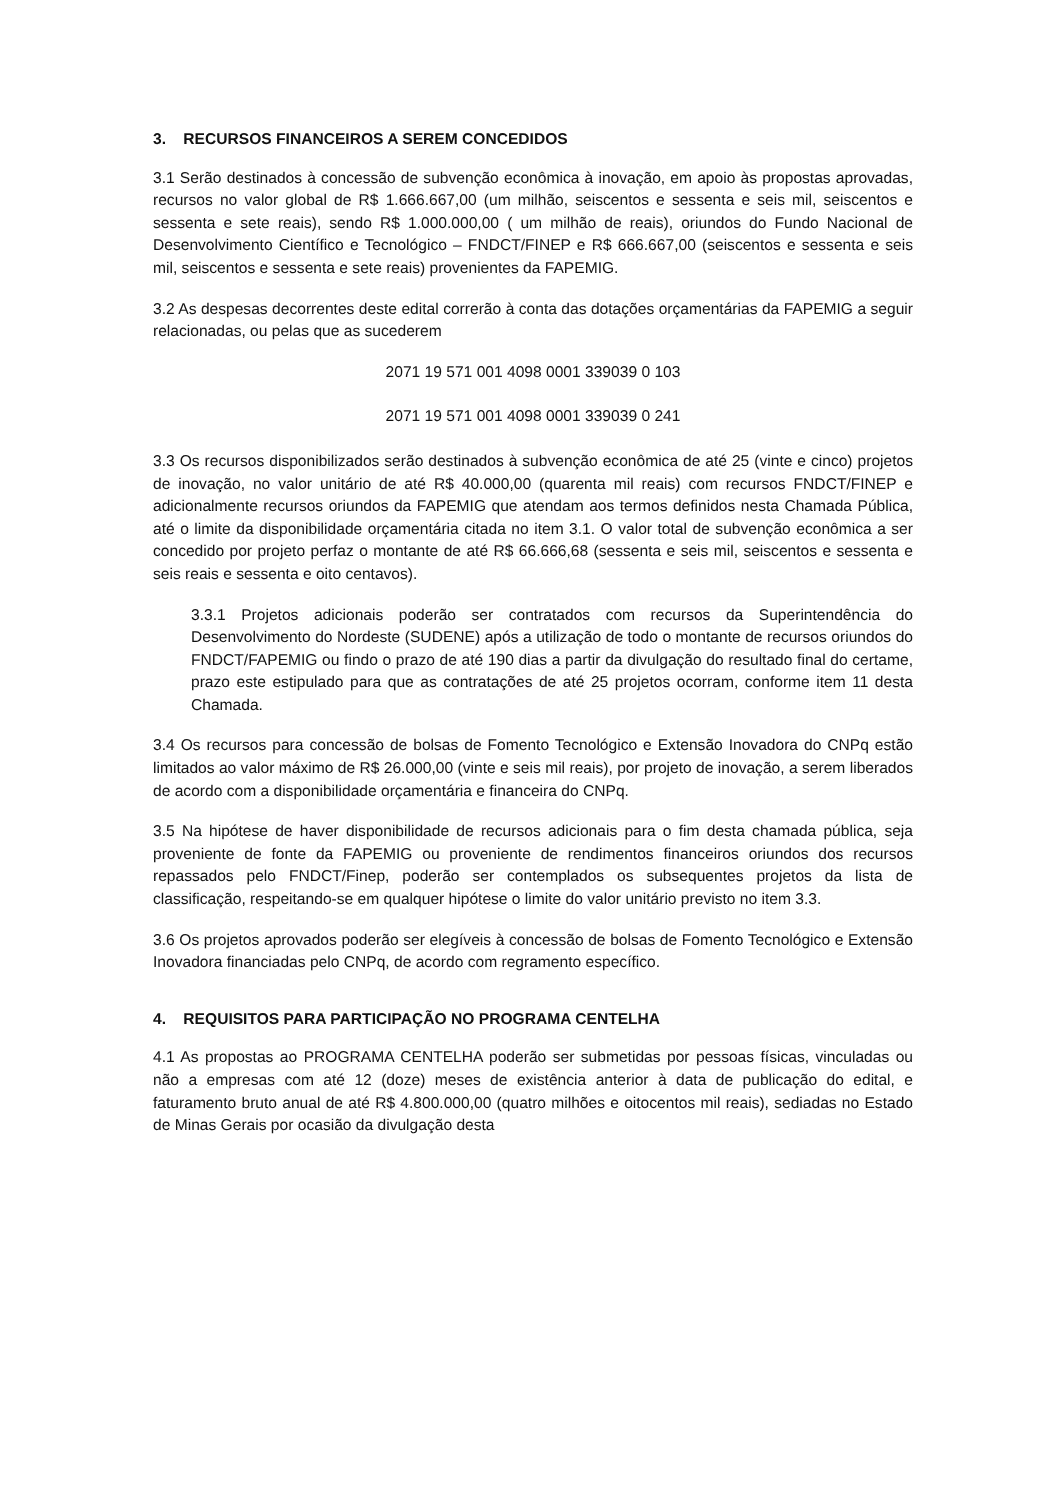3. RECURSOS FINANCEIROS A SEREM CONCEDIDOS
3.1 Serão destinados à concessão de subvenção econômica à inovação, em apoio às propostas aprovadas, recursos no valor global de R$ 1.666.667,00 (um milhão, seiscentos e sessenta e seis mil, seiscentos e sessenta e sete reais), sendo R$ 1.000.000,00 ( um milhão de reais), oriundos do Fundo Nacional de Desenvolvimento Científico e Tecnológico – FNDCT/FINEP e R$ 666.667,00 (seiscentos e sessenta e seis mil, seiscentos e sessenta e sete reais) provenientes da FAPEMIG.
3.2 As despesas decorrentes deste edital correrão à conta das dotações orçamentárias da FAPEMIG a seguir relacionadas, ou pelas que as sucederem
2071 19 571 001 4098 0001 339039 0 103
2071 19 571 001 4098 0001 339039 0 241
3.3 Os recursos disponibilizados serão destinados à subvenção econômica de até 25 (vinte e cinco) projetos de inovação, no valor unitário de até R$ 40.000,00 (quarenta mil reais) com recursos FNDCT/FINEP e adicionalmente recursos oriundos da FAPEMIG que atendam aos termos definidos nesta Chamada Pública, até o limite da disponibilidade orçamentária citada no item 3.1. O valor total de subvenção econômica a ser concedido por projeto perfaz o montante de até R$ 66.666,68 (sessenta e seis mil, seiscentos e sessenta e seis reais e sessenta e oito centavos).
3.3.1 Projetos adicionais poderão ser contratados com recursos da Superintendência do Desenvolvimento do Nordeste (SUDENE) após a utilização de todo o montante de recursos oriundos do FNDCT/FAPEMIG ou findo o prazo de até 190 dias a partir da divulgação do resultado final do certame, prazo este estipulado para que as contratações de até 25 projetos ocorram, conforme item 11 desta Chamada.
3.4 Os recursos para concessão de bolsas de Fomento Tecnológico e Extensão Inovadora do CNPq estão limitados ao valor máximo de R$ 26.000,00 (vinte e seis mil reais), por projeto de inovação, a serem liberados de acordo com a disponibilidade orçamentária e financeira do CNPq.
3.5 Na hipótese de haver disponibilidade de recursos adicionais para o fim desta chamada pública, seja proveniente de fonte da FAPEMIG ou proveniente de rendimentos financeiros oriundos dos recursos repassados pelo FNDCT/Finep, poderão ser contemplados os subsequentes projetos da lista de classificação, respeitando-se em qualquer hipótese o limite do valor unitário previsto no item 3.3.
3.6 Os projetos aprovados poderão ser elegíveis à concessão de bolsas de Fomento Tecnológico e Extensão Inovadora financiadas pelo CNPq, de acordo com regramento específico.
4. REQUISITOS PARA PARTICIPAÇÃO NO PROGRAMA CENTELHA
4.1 As propostas ao PROGRAMA CENTELHA poderão ser submetidas por pessoas físicas, vinculadas ou não a empresas com até 12 (doze) meses de existência anterior à data de publicação do edital, e faturamento bruto anual de até R$ 4.800.000,00 (quatro milhões e oitocentos mil reais), sediadas no Estado de Minas Gerais por ocasião da divulgação desta